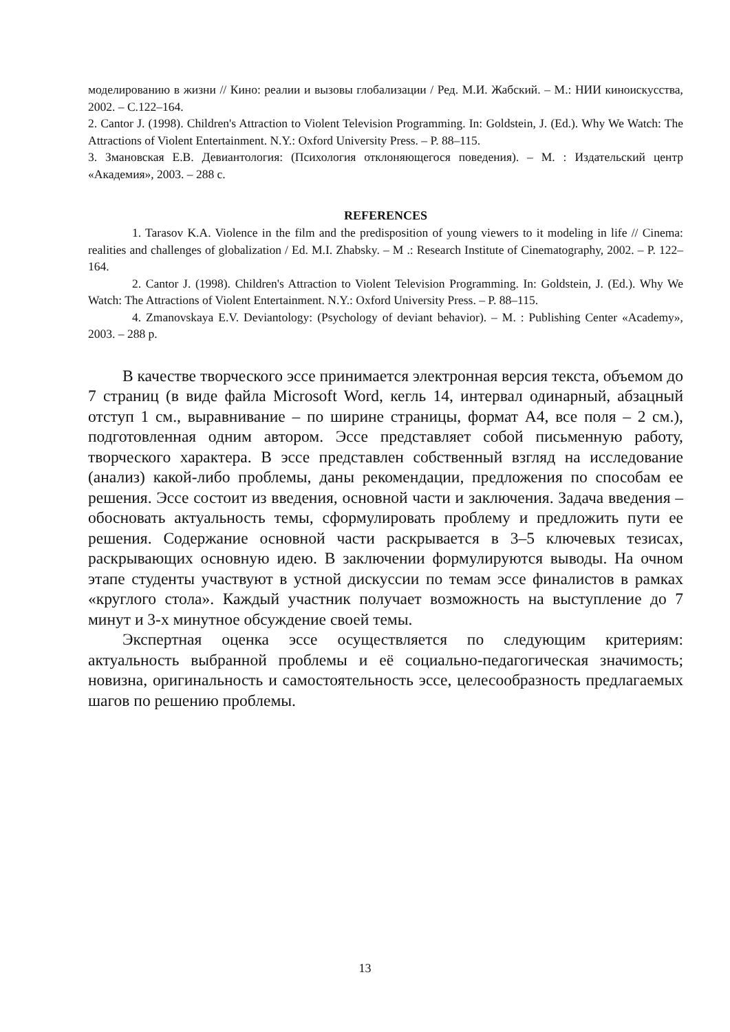моделированию в жизни // Кино: реалии и вызовы глобализации / Ред. М.И. Жабский. – М.: НИИ киноискусства, 2002. – С.122–164.
2. Cantor J. (1998). Children's Attraction to Violent Television Programming. In: Goldstein, J. (Ed.). Why We Watch: The Attractions of Violent Entertainment. N.Y.: Oxford University Press. – P. 88–115.
3. Змановская Е.В. Девиантология: (Психология отклоняющегося поведения). – М. : Издательский центр «Академия», 2003. – 288 с.
REFERENCES
1. Tarasov K.A. Violence in the film and the predisposition of young viewers to it modeling in life // Cinema: realities and challenges of globalization / Ed. M.I. Zhabsky. – M .: Research Institute of Cinematography, 2002. – P. 122–164.
2. Cantor J. (1998). Children's Attraction to Violent Television Programming. In: Goldstein, J. (Ed.). Why We Watch: The Attractions of Violent Entertainment. N.Y.: Oxford University Press. – P. 88–115.
4. Zmanovskaya E.V. Deviantology: (Psychology of deviant behavior). – M. : Publishing Center «Academy», 2003. – 288 p.
В качестве творческого эссе принимается электронная версия текста, объемом до 7 страниц (в виде файла Microsoft Word, кегль 14, интервал одинарный, абзацный отступ 1 см., выравнивание – по ширине страницы, формат А4, все поля – 2 см.), подготовленная одним автором. Эссе представляет собой письменную работу, творческого характера. В эссе представлен собственный взгляд на исследование (анализ) какой-либо проблемы, даны рекомендации, предложения по способам ее решения. Эссе состоит из введения, основной части и заключения. Задача введения – обосновать актуальность темы, сформулировать проблему и предложить пути ее решения. Содержание основной части раскрывается в 3–5 ключевых тезисах, раскрывающих основную идею. В заключении формулируются выводы. На очном этапе студенты участвуют в устной дискуссии по темам эссе финалистов в рамках «круглого стола». Каждый участник получает возможность на выступление до 7 минут и 3-х минутное обсуждение своей темы.
Экспертная оценка эссе осуществляется по следующим критериям: актуальность выбранной проблемы и её социально-педагогическая значимость; новизна, оригинальность и самостоятельность эссе, целесообразность предлагаемых шагов по решению проблемы.
13